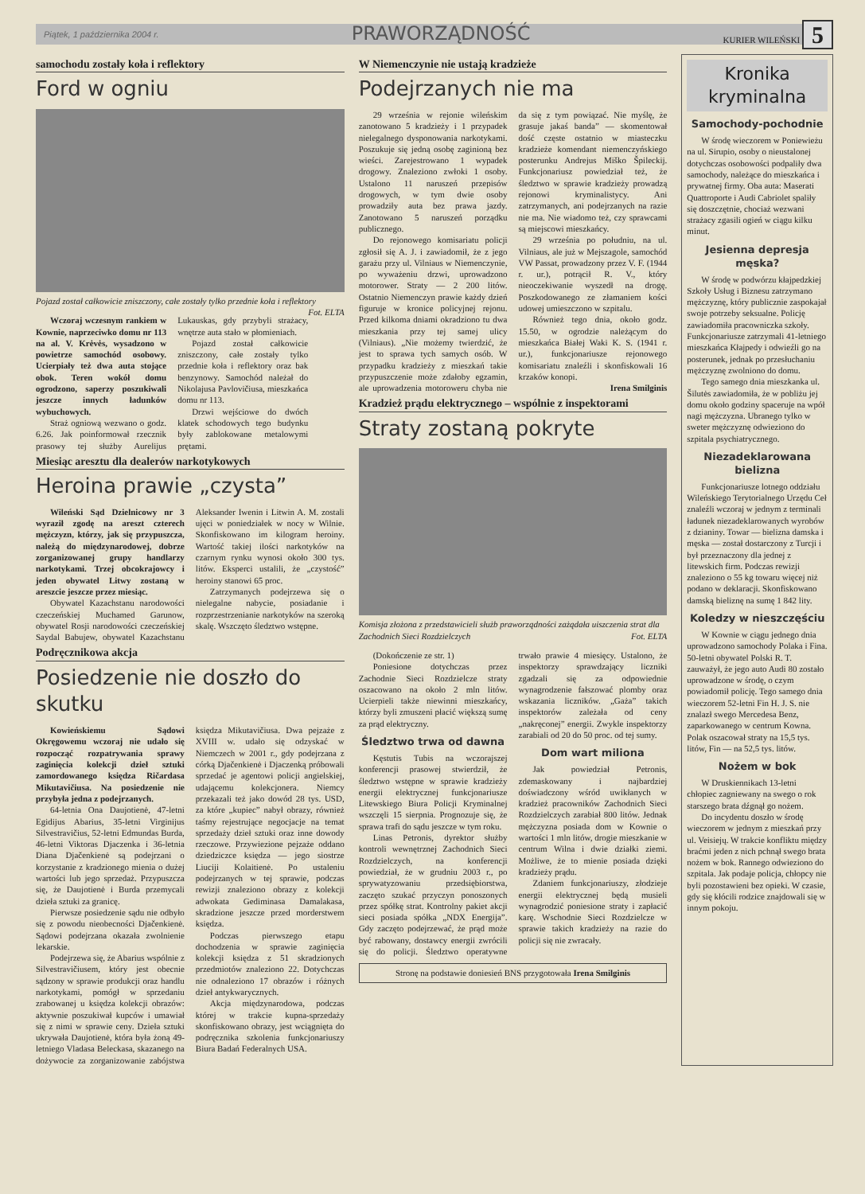Piątek, 1 października 2004 r. PRAWORZĄDNOŚĆ KURIER WILEŃSKI 5
samochodu zostały koła i reflektory
Ford w ogniu
Pojazd został całkowicie zniszczony, całe zostały tylko przednie koła i reflektory Fot. ELTA
Wczoraj wczesnym rankiem w Kownie, naprzeciwko domu nr 113 na al. V. Krėvės, wysadzono w powietrze samochód osobowy. Ucierpiały też dwa auta stojące obok. Teren wokół domu ogrodzono, saperzy poszukiwali jeszcze innych ładunków wybuchowych.
Straż ogniową wezwano o godz. 6.26. Jak poinformował rzecznik prasowy tej służby Aurelijus Lukauskas, gdy przybyli strażacy, wnętrze auta stało w płomieniach.
Pojazd został całkowicie zniszczony, całe zostały tylko przednie koła i reflektory oraz bak benzynowy. Samochód należał do Nikolajusa Pavlovičiusa, mieszkańca domu nr 113.
Drzwi wejściowe do dwóch klatek schodowych tego budynku były zablokowane metalowymi prętami.
Miesiąc aresztu dla dealerów narkotykowych
Heroina prawie „czysta”
Wileński Sąd Dzielnicowy nr 3 wyraził zgodę na areszt czterech mężczyzn, którzy, jak się przypuszcza, należą do międzynarodowej, dobrze zorganizowanej grupy handlarzy narkotykami. Trzej obcokrajowcy i jeden obywatel Litwy zostaną w areszcie jeszcze przez miesiąc.
Obywatel Kazachstanu narodowości czeczeńskiej Muchamed Garunow, obywatel Rosji narodowości czeczeńskiej Saydal Babujew, obywatel Kazachstanu Aleksander Iwenin i Litwin A. M. zostali ujęci w poniedziałek w nocy w Wilnie. Skonfiskowano im kilogram heroiny. Wartość takiej ilości narkotyków na czarnym rynku wynosi około 300 tys. litów. Eksperci ustalili, że „czystość” heroiny stanowi 65 proc.
Zatrzymanych podejrzewa się o nielegalne nabycie, posiadanie i rozprzestrzenianie narkotyków na szeroką skalę. Wszczęto śledztwo wstępne.
Podręcznikowa akcja
Posiedzenie nie doszło do skutku
Kowieńskiemu Sądowi Okręgowemu wczoraj nie udało się rozpocząć rozpatrywania sprawy zaginięcia kolekcji dzieł sztuki zamordowanego księdza Ričardasa Mikutavičiusa. Na posiedzenie nie przybyła jedna z podejrzanych.
64-letnia Ona Daujotienė, 47-letni Egidijus Abarius, 35-letni Virginijus Silvestravičius, 52-letni Edmundas Burda, 46-letni Viktoras Djaczenka i 36-letnia Diana Djačenkienė są podejrzani o korzystanie z kradzionego mienia o dużej wartości lub jego sprzedaż. Przypuszcza się, że Daujotienė i Burda przemycali dzieła sztuki za granicę.
Pierwsze posiedzenie sądu nie odbyło się z powodu nieobecności Djačenkienė. Sądowi podejrzana okazała zwolnienie lekarskie.
Podejrzewa się, że Abarius wspólnie z Silvestravičiusem, który jest obecnie sądzony w sprawie produkcji oraz handlu narkotykami, pomógł w sprzedaniu zrabowanej u księdza kolekcji obrazów: aktywnie poszukiwał kupców i umawiał się z nimi w sprawie ceny. Dzieła sztuki ukrywała Daujotienė, która była żoną 49-letniego Vladasa Beleckasa, skazanego na dożywocie za zorganizowanie zabójstwa księdza Mikutavičiusa. Dwa pejzaże z XVIII w. udało się odzyskać w Niemczech w 2001 r., gdy podejrzana z córką Djačenkienė i Djaczenką próbowali sprzedać je agentowi policji angielskiej, udającemu kolekcjonera. Niemcy przekazali też jako dowód 28 tys. USD, za które „kupiec” nabył obrazy, również taśmy rejestrujące negocjacje na temat sprzedaży dzieł sztuki oraz inne dowody rzeczowe. Przywiezione pejzaże oddano dziedziczce księdza — jego siostrze Liuciji Kolaitienė. Po ustaleniu podejrzanych w tej sprawie, podczas rewizji znaleziono obrazy z kolekcji adwokata Gediminasa Damalakasa, skradzione jeszcze przed morderstwem księdza.
Podczas pierwszego etapu dochodzenia w sprawie zaginięcia kolekcji księdza z 51 skradzionych przedmiotów znaleziono 22. Dotychczas nie odnaleziono 17 obrazów i różnych dzieł antykwarycznych.
Akcja międzynarodowa, podczas której w trakcie kupna-sprzedaży skonfiskowano obrazy, jest wciągnięta do podręcznika szkolenia funkcjonariuszy Biura Badań Federalnych USA.
W Niemenczynie nie ustają kradzieże
Podejrzanych nie ma
29 września w rejonie wileńskim zanotowano 5 kradzieży i 1 przypadek nielegalnego dysponowania narkotykami. Poszukuje się jedną osobę zaginioną bez wieści. Zarejestrowano 1 wypadek drogowy. Znaleziono zwłoki 1 osoby. Ustalono 11 naruszeń przepisów drogowych, w tym dwie osoby prowadziły auta bez prawa jazdy. Zanotowano 5 naruszeń porządku publicznego.
Do rejonowego komisariatu policji zgłosił się A. J. i zawiadomił, że z jego garażu przy ul. Vilniaus w Niemenczynie, po wyważeniu drzwi, uprowadzono motorower. Straty — 2 200 litów. Ostatnio Niemenczyn prawie każdy dzień figuruje w kronice policyjnej rejonu. Przed kilkoma dniami okradziono tu dwa mieszkania przy tej samej ulicy (Vilniaus). „Nie możemy twierdzić, że jest to sprawa tych samych osób. W przypadku kradzieży z mieszkań takie przypuszczenie może zdałoby egzamin, ale uprowadzenia motoroweru chyba nie da się z tym powiązać. Nie myślę, że grasuje jakaś banda” — skomentował dość częste ostatnio w miasteczku kradzieże komendant niemenczyńskiego posterunku Andrejus Miško Špileckij. Funkcjonariusz powiedział też, że śledztwo w sprawie kradzieży prowadzą rejonowi kryminalistycy. Ani zatrzymanych, ani podejrzanych na razie nie ma. Nie wiadomo też, czy sprawcami są miejscowi mieszkańcy.
29 września po południu, na ul. Vilniaus, ale już w Mejszagole, samochód VW Passat, prowadzony przez V. F. (1944 r. ur.), potrącił R. V., który nieoczekiwanie wyszedł na drogę. Poszkodowanego ze złamaniem kości udowej umieszczono w szpitalu.
Również tego dnia, około godz. 15.50, w ogrodzie należącym do mieszkańca Białej Waki K. S. (1941 r. ur.), funkcjonariusze rejonowego komisariatu znaleźli i skonfiskowali 16 krzaków konopi.
Irena Smilginis
Kradzież prądu elektrycznego – wspólnie z inspektorami
Straty zostaną pokryte
Komisja złożona z przedstawicieli służb praworządności zażądała uiszczenia strat dla Zachodnich Sieci Rozdzielczych Fot. ELTA
(Dokończenie ze str. 1)
Poniesione dotychczas przez Zachodnie Sieci Rozdzielcze straty oszacowano na około 2 mln litów. Ucierpieli także niewinni mieszkańcy, którzy byli zmuszeni płacić większą sumę za prąd elektryczny.
Śledztwo trwa od dawna
Kęstutis Tubis na wczorajszej konferencji prasowej stwierdził, że śledztwo wstępne w sprawie kradzieży energii elektrycznej funkcjonariusze Litewskiego Biura Policji Kryminalnej wszczęli 15 sierpnia. Prognozuje się, że sprawa trafi do sądu jeszcze w tym roku.
Linas Petronis, dyrektor służby kontroli wewnętrznej Zachodnich Sieci Rozdzielczych, na konferencji powiedział, że w grudniu 2003 r., po sprywatyzowaniu przedsiębiorstwa, zaczęto szukać przyczyn ponoszonych przez spółkę strat. Kontrolny pakiet akcji sieci posiada spółka „NDX Energija”. Gdy zaczęto podejrzewać, że prąd może być rabowany, dostawcy energii zwrócili się do policji. Śledztwo operatywne trwało prawie 4 miesięcy. Ustalono, że inspektorzy sprawdzający liczniki zgadzali się za odpowiednie wynagrodzenie fałszować plomby oraz wskazania liczników. „Gaża” takich inspektorów zależała od ceny „nakręconej” energii. Zwykle inspektorzy zarabiali od 20 do 50 proc. od tej sumy.
Dom wart miliona
Jak powiedział Petronis, zdemaskowany i najbardziej doświadczony wśród uwikłanych w kradzież pracowników Zachodnich Sieci Rozdzielczych zarabiał 800 litów. Jednak mężczyzna posiada dom w Kownie o wartości 1 mln litów, drogie mieszkanie w centrum Wilna i dwie działki ziemi. Możliwe, że to mienie posiada dzięki kradzieży prądu.
Zdaniem funkcjonariuszy, złodzieje energii elektrycznej będą musieli wynagrodzić poniesione straty i zapłacić karę. Wschodnie Sieci Rozdzielcze w sprawie takich kradzieży na razie do policji się nie zwracały.
Stronę na podstawie doniesień BNS przygotowała Irena Smilginis
Kronika kryminalna
Samochody-pochodnie
W środę wieczorem w Poniewieżu na ul. Sirupio, osoby o nieustalonej dotychczas osobowości podpaliły dwa samochody, należące do mieszkańca i prywatnej firmy. Oba auta: Maserati Quattroporte i Audi Cabriolet spaliły się doszczętnie, chociaż wezwani strażacy zgasili ogień w ciągu kilku minut.
Jesienna depresja męska?
W środę w podwórzu kłajpedzkiej Szkoły Usług i Biznesu zatrzymano mężczyznę, który publicznie zaspokajał swoje potrzeby seksualne. Policję zawiadomiła pracowniczka szkoły. Funkcjonariusze zatrzymali 41-letniego mieszkańca Kłajpedy i odwieźli go na posterunek, jednak po przesłuchaniu mężczyznę zwolniono do domu.
Tego samego dnia mieszkanka ul. Šilutės zawiadomiła, że w pobliżu jej domu około godziny spaceruje na wpół nagi mężczyzna. Ubranego tylko w sweter mężczyznę odwieziono do szpitala psychiatrycznego.
Niezadeklarowana bielizna
Funkcjonariusze lotnego oddziału Wileńskiego Terytorialnego Urzędu Ceł znaleźli wczoraj w jednym z terminali ładunek niezadeklarowanych wyrobów z dzianiny. Towar — bielizna damska i męska — został dostarczony z Turcji i był przeznaczony dla jednej z litewskich firm. Podczas rewizji znaleziono o 55 kg towaru więcej niż podano w deklaracji. Skonfiskowano damską bieliznę na sumę 1 842 lity.
Koledzy w nieszczęściu
W Kownie w ciągu jednego dnia uprowadzono samochody Polaka i Fina. 50-letni obywatel Polski R. T. zauważył, że jego auto Audi 80 zostało uprowadzone w środę, o czym powiadomił policję. Tego samego dnia wieczorem 52-letni Fin H. J. S. nie znalazł swego Mercedesa Benz, zaparkowanego w centrum Kowna. Polak oszacował straty na 15,5 tys. litów, Fin — na 52,5 tys. litów.
Nożem w bok
W Druskiennikach 13-letni chłopiec zagniewany na swego o rok starszego brata dźgnął go nożem.
Do incydentu doszło w środę wieczorem w jednym z mieszkań przy ul. Veisiejų. W trakcie konfliktu między braćmi jeden z nich pchnął swego brata nożem w bok. Rannego odwieziono do szpitala. Jak podaje policja, chłopcy nie byli pozostawieni bez opieki. W czasie, gdy się kłócili rodzice znajdowali się w innym pokoju.